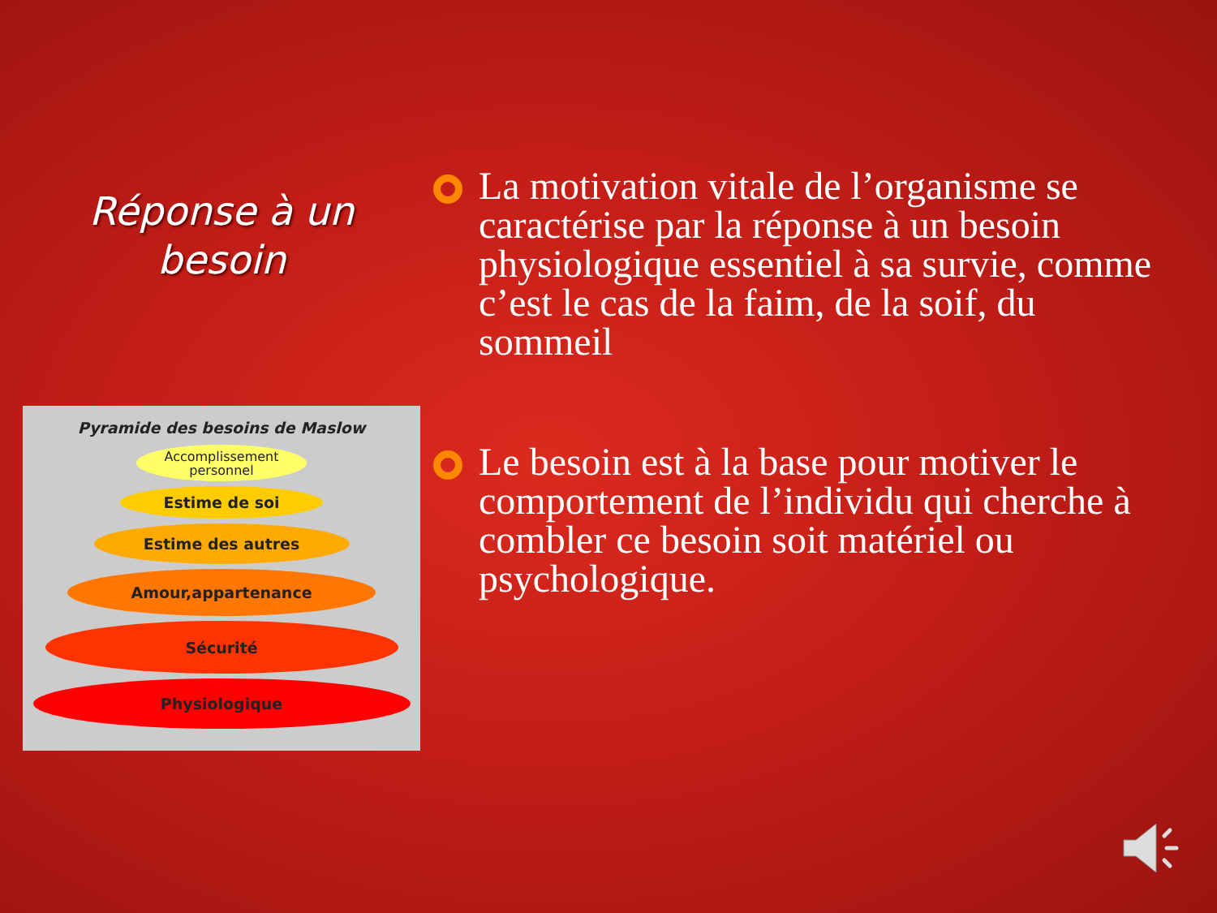Réponse à un
besoin
Pyramide des besoins de Maslow
Accomplissement
personnel
Estime de soi
Estime des autres
Amour,appartenance
Sécurité
Physiologique
La motivation vitale de l’organisme se caractérise par la réponse à un besoin physiologique essentiel à sa survie, comme c’est le cas de la faim, de la soif, du sommeil
Le besoin est à la base pour motiver le comportement de l’individu qui cherche à combler ce besoin soit matériel ou psychologique.